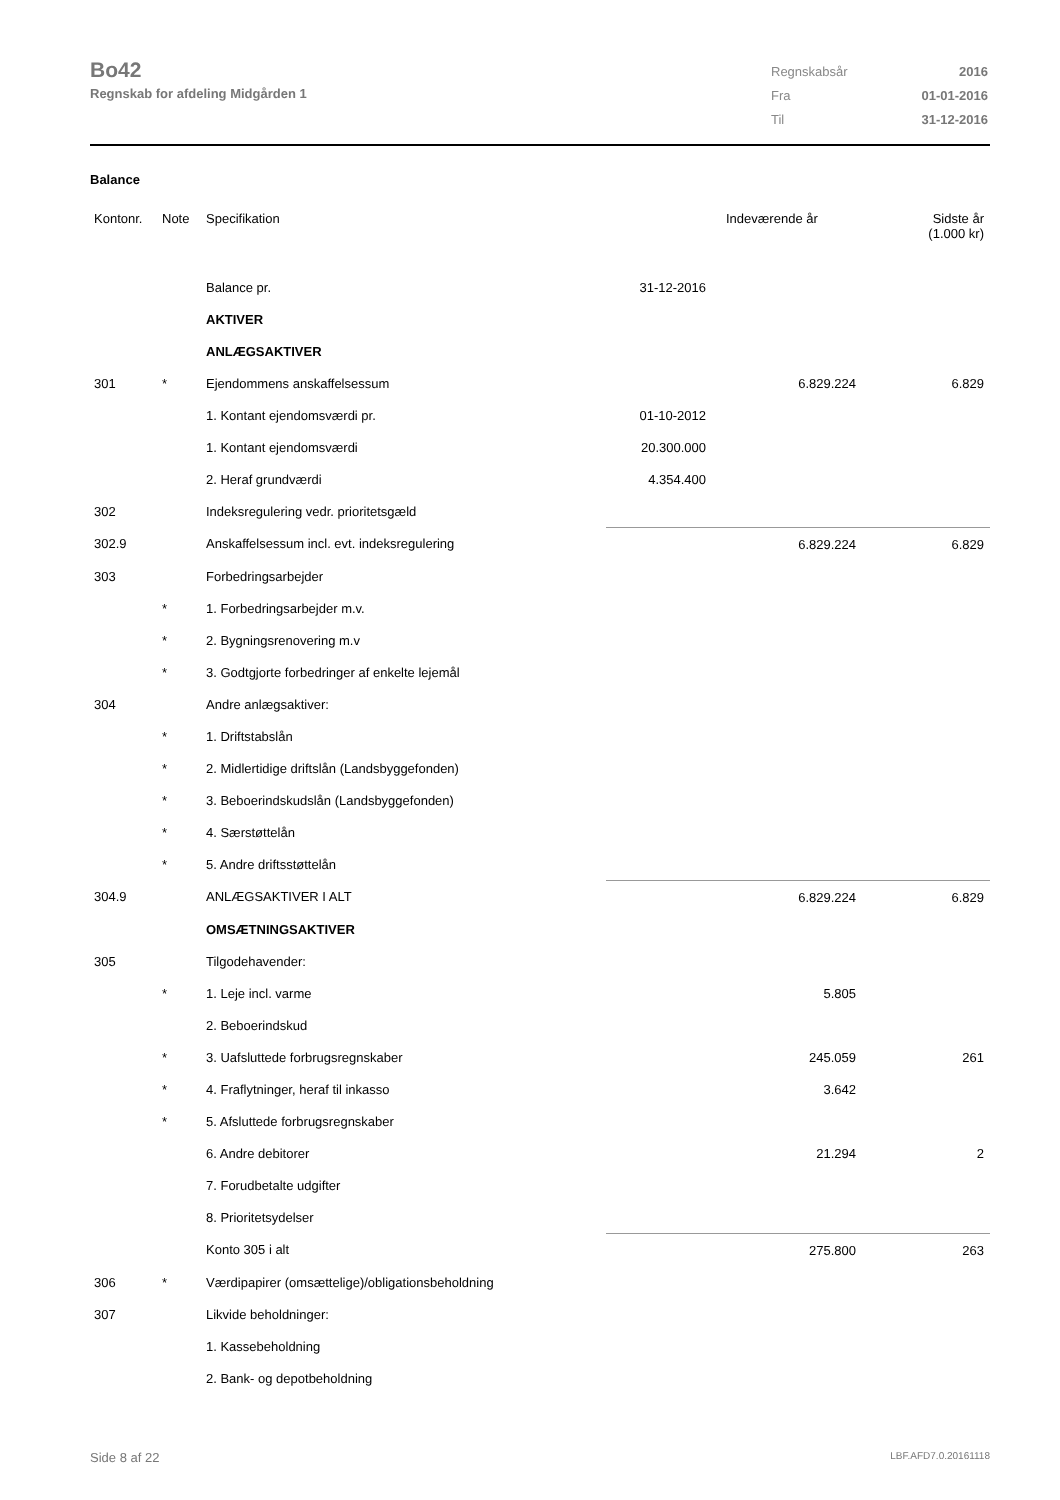Bo42
Regnskab for afdeling Midgården 1
| Regnskabsår | 2016 |
| Fra | 01-01-2016 |
| Til | 31-12-2016 |
Balance
| Kontonr. | Note | Specifikation | | | Indeværende år | Sidste år (1.000 kr) |
| --- | --- | --- | --- | --- | --- | --- |
| | | Balance pr. | 31-12-2016 | | | |
| | | AKTIVER | | | | |
| | | ANLÆGSAKTIVER | | | | |
| 301 | * | Ejendommens anskaffelsessum | | | 6.829.224 | 6.829 |
| | | 1. Kontant ejendomsværdi pr. | 01-10-2012 | | | |
| | | 1. Kontant ejendomsværdi | 20.300.000 | | | |
| | | 2. Heraf grundværdi | 4.354.400 | | | |
| 302 | | Indeksregulering vedr. prioritetsgæld | | | | |
| 302.9 | | Anskaffelsessum incl. evt. indeksregulering | | | 6.829.224 | 6.829 |
| 303 | | Forbedringsarbejder | | | | |
| | * | 1. Forbedringsarbejder m.v. | | | | |
| | * | 2. Bygningsrenovering m.v | | | | |
| | * | 3. Godtgjorte forbedringer af enkelte lejemål | | | | |
| 304 | | Andre anlægsaktiver: | | | | |
| | * | 1. Driftstabslån | | | | |
| | * | 2. Midlertidige driftslån (Landsbyggefonden) | | | | |
| | * | 3. Beboerindskudslån (Landsbyggefonden) | | | | |
| | * | 4. Særstøttelån | | | | |
| | * | 5. Andre driftsstøttelån | | | | |
| 304.9 | | ANLÆGSAKTIVER I ALT | | | 6.829.224 | 6.829 |
| | | OMSÆTNINGSAKTIVER | | | | |
| 305 | | Tilgodehavender: | | | | |
| | * | 1. Leje incl. varme | | | 5.805 | |
| | | 2. Beboerindskud | | | | |
| | * | 3. Uafsluttede forbrugsregnskaber | | | 245.059 | 261 |
| | * | 4. Fraflytninger, heraf til inkasso | | | 3.642 | |
| | * | 5. Afsluttede forbrugsregnskaber | | | | |
| | | 6. Andre debitorer | | | 21.294 | 2 |
| | | 7. Forudbetalte udgifter | | | | |
| | | 8. Prioritetsydelser | | | | |
| | | Konto 305 i alt | | | 275.800 | 263 |
| 306 | * | Værdipapirer (omsættelige)/obligationsbeholdning | | | | |
| 307 | | Likvide beholdninger: | | | | |
| | | 1. Kassebeholdning | | | | |
| | | 2. Bank- og depotbeholdning | | | | |
Side 8 af 22 LBF.AFD7.0.20161118